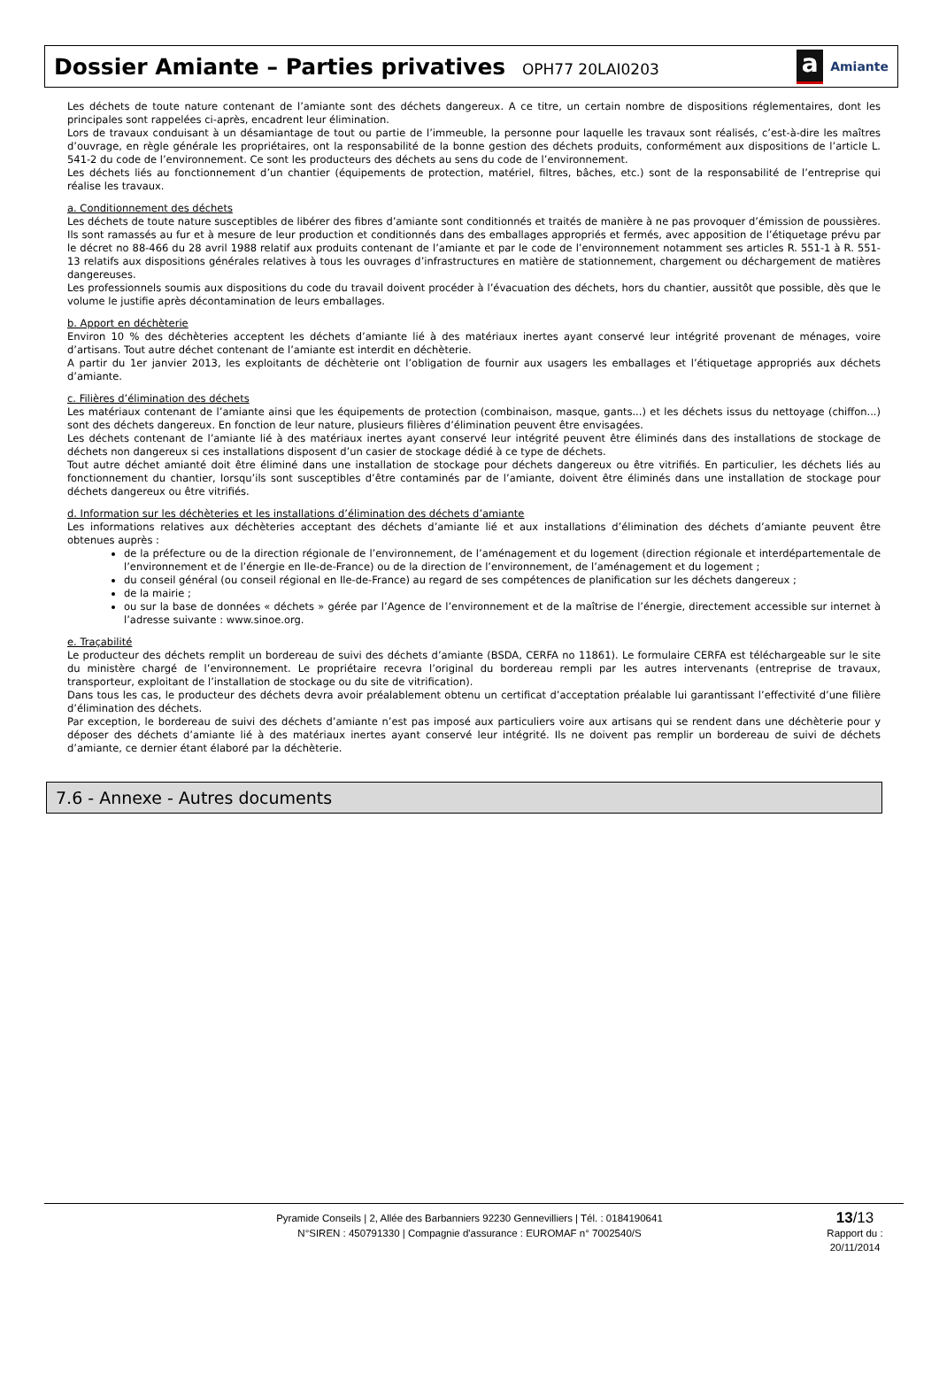Dossier Amiante – Parties privatives OPH77 20LAI0203
a
Amiante
Les déchets de toute nature contenant de l’amiante sont des déchets dangereux. A ce titre, un certain nombre de dispositions réglementaires, dont les principales sont rappelées ci-après, encadrent leur élimination.
Lors de travaux conduisant à un désamiantage de tout ou partie de l’immeuble, la personne pour laquelle les travaux sont réalisés, c’est-à-dire les maîtres d’ouvrage, en règle générale les propriétaires, ont la responsabilité de la bonne gestion des déchets produits, conformément aux dispositions de l’article L. 541-2 du code de l’environnement. Ce sont les producteurs des déchets au sens du code de l’environnement.
Les déchets liés au fonctionnement d’un chantier (équipements de protection, matériel, filtres, bâches, etc.) sont de la responsabilité de l’entreprise qui réalise les travaux.
a. Conditionnement des déchets
Les déchets de toute nature susceptibles de libérer des fibres d’amiante sont conditionnés et traités de manière à ne pas provoquer d’émission de poussières. Ils sont ramassés au fur et à mesure de leur production et conditionnés dans des emballages appropriés et fermés, avec apposition de l’étiquetage prévu par le décret no 88-466 du 28 avril 1988 relatif aux produits contenant de l’amiante et par le code de l’environnement notamment ses articles R. 551-1 à R. 551-13 relatifs aux dispositions générales relatives à tous les ouvrages d’infrastructures en matière de stationnement, chargement ou déchargement de matières dangereuses.
Les professionnels soumis aux dispositions du code du travail doivent procéder à l’évacuation des déchets, hors du chantier, aussitôt que possible, dès que le volume le justifie après décontamination de leurs emballages.
b. Apport en déchèterie
Environ 10 % des déchèteries acceptent les déchets d’amiante lié à des matériaux inertes ayant conservé leur intégrité provenant de ménages, voire d’artisans. Tout autre déchet contenant de l’amiante est interdit en déchèterie.
A partir du 1er janvier 2013, les exploitants de déchèterie ont l’obligation de fournir aux usagers les emballages et l’étiquetage appropriés aux déchets d’amiante.
c. Filières d’élimination des déchets
Les matériaux contenant de l’amiante ainsi que les équipements de protection (combinaison, masque, gants...) et les déchets issus du nettoyage (chiffon...) sont des déchets dangereux. En fonction de leur nature, plusieurs filières d’élimination peuvent être envisagées.
Les déchets contenant de l’amiante lié à des matériaux inertes ayant conservé leur intégrité peuvent être éliminés dans des installations de stockage de déchets non dangereux si ces installations disposent d’un casier de stockage dédié à ce type de déchets.
Tout autre déchet amianté doit être éliminé dans une installation de stockage pour déchets dangereux ou être vitrifiés. En particulier, les déchets liés au fonctionnement du chantier, lorsqu’ils sont susceptibles d’être contaminés par de l’amiante, doivent être éliminés dans une installation de stockage pour déchets dangereux ou être vitrifiés.
d. Information sur les déchèteries et les installations d’élimination des déchets d’amiante
Les informations relatives aux déchèteries acceptant des déchets d’amiante lié et aux installations d’élimination des déchets d’amiante peuvent être obtenues auprès :
de la préfecture ou de la direction régionale de l’environnement, de l’aménagement et du logement (direction régionale et interdépartementale de l’environnement et de l’énergie en Ile-de-France) ou de la direction de l’environnement, de l’aménagement et du logement ;
du conseil général (ou conseil régional en Ile-de-France) au regard de ses compétences de planification sur les déchets dangereux ;
de la mairie ;
ou sur la base de données « déchets » gérée par l’Agence de l’environnement et de la maîtrise de l’énergie, directement accessible sur internet à l’adresse suivante : www.sinoe.org.
e. Traçabilité
Le producteur des déchets remplit un bordereau de suivi des déchets d’amiante (BSDA, CERFA no 11861). Le formulaire CERFA est téléchargeable sur le site du ministère chargé de l’environnement. Le propriétaire recevra l’original du bordereau rempli par les autres intervenants (entreprise de travaux, transporteur, exploitant de l’installation de stockage ou du site de vitrification).
Dans tous les cas, le producteur des déchets devra avoir préalablement obtenu un certificat d’acceptation préalable lui garantissant l’effectivité d’une filière d’élimination des déchets.
Par exception, le bordereau de suivi des déchets d’amiante n’est pas imposé aux particuliers voire aux artisans qui se rendent dans une déchèterie pour y déposer des déchets d’amiante lié à des matériaux inertes ayant conservé leur intégrité. Ils ne doivent pas remplir un bordereau de suivi de déchets d’amiante, ce dernier étant élaboré par la déchèterie.
7.6 - Annexe - Autres documents
Pyramide Conseils | 2, Allée des Barbanniers 92230 Gennevilliers | Tél. : 0184190641
N°SIREN : 450791330 | Compagnie d'assurance : EUROMAF n° 7002540/S
13/13
Rapport du :
20/11/2014